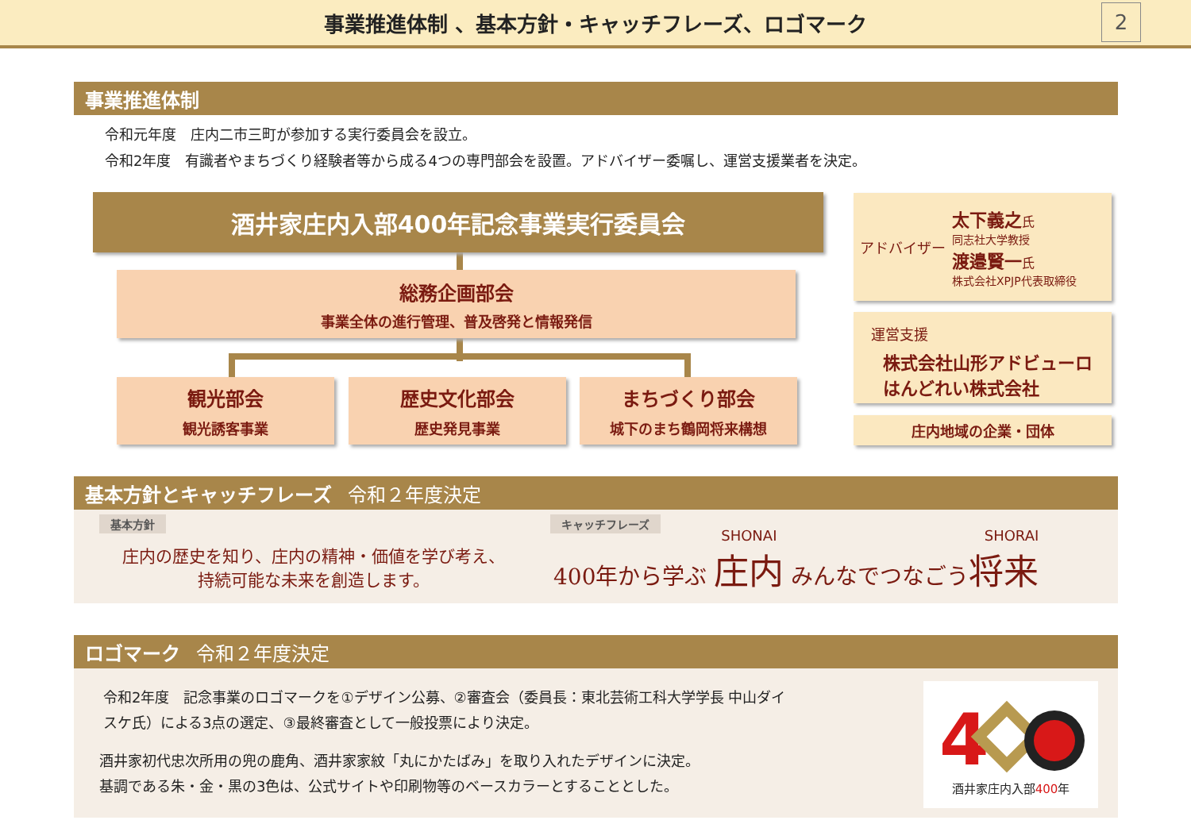事業推進体制 、基本方針・キャッチフレーズ、ロゴマーク
2
事業推進体制
令和元年度　庄内二市三町が参加する実行委員会を設立。
令和2年度　有識者やまちづくり経験者等から成る4つの専門部会を設置。アドバイザー委嘱し、運営支援業者を決定。
酒井家庄内入部400年記念事業実行委員会
総務企画部会
事業全体の進行管理、普及啓発と情報発信
観光部会
観光誘客事業
歴史文化部会
歴史発見事業
まちづくり部会
城下のまち鶴岡将来構想
アドバイザー
太下義之氏
同志社大学教授
渡邉賢一氏
株式会社XPJP代表取締役
運営支援
株式会社山形アドビューロ
はんどれい株式会社
庄内地域の企業・団体
基本方針とキャッチフレーズ 令和２年度決定
基本方針
庄内の歴史を知り、庄内の精神・価値を学び考え、
持続可能な未来を創造します。
キャッチフレーズ
400年から学ぶ SHONAI 庄内 みんなでつなごうSHORAI 将来
ロゴマーク 令和２年度決定
令和2年度　記念事業のロゴマークを①デザイン公募、②審査会（委員長：東北芸術工科大学学長 中山ダイスケ氏）による3点の選定、③最終審査として一般投票により決定。
酒井家初代忠次所用の兜の鹿角、酒井家家紋「丸にかたばみ」を取り入れたデザインに決定。
基調である朱・金・黒の3色は、公式サイトや印刷物等のベースカラーとすることとした。
4
酒井家庄内入部400年